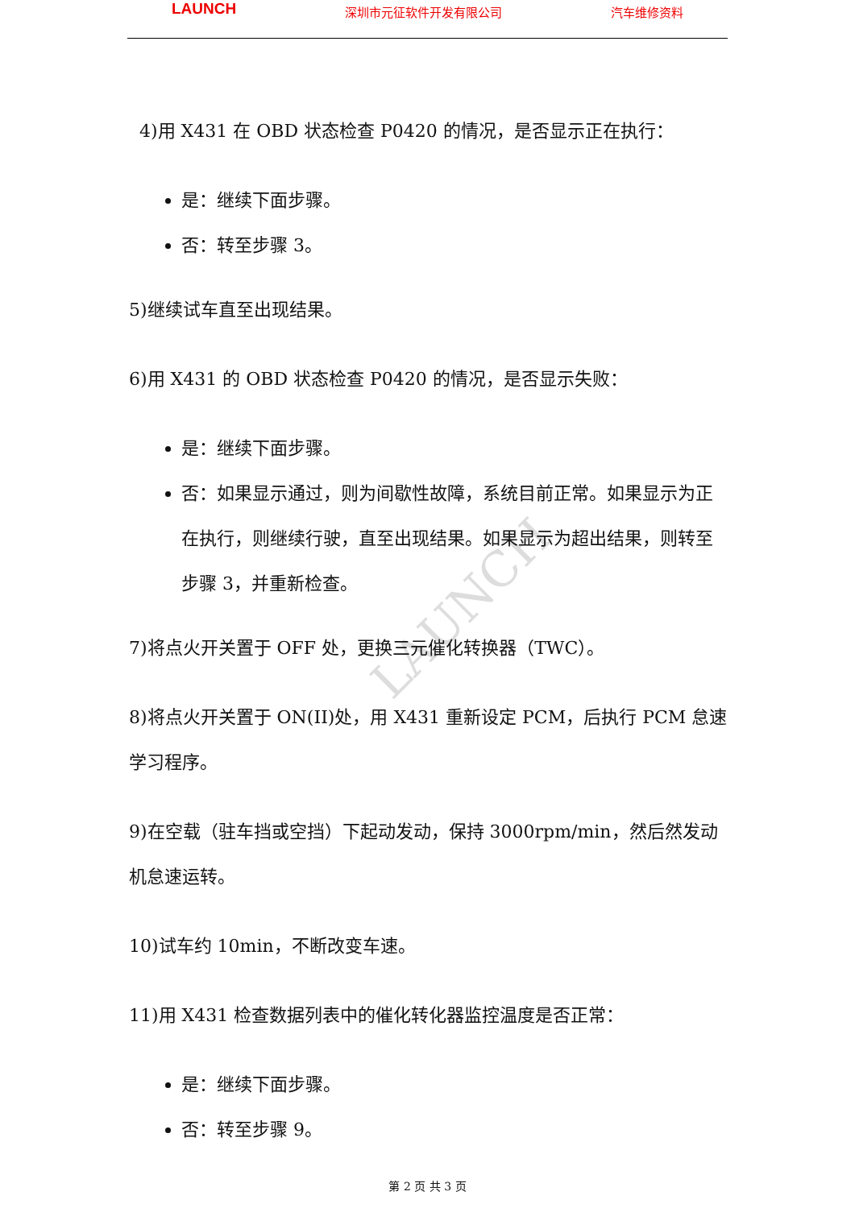LAUNCH 深圳市元征软件开发有限公司 汽车维修资料
LAUNCH
4)用 X431 在 OBD 状态检查 P0420 的情况，是否显示正在执行：
是：继续下面步骤。
否：转至步骤 3。
5)继续试车直至出现结果。
6)用 X431 的 OBD 状态检查 P0420 的情况，是否显示失败：
是：继续下面步骤。
否：如果显示通过，则为间歇性故障，系统目前正常。如果显示为正在执行，则继续行驶，直至出现结果。如果显示为超出结果，则转至步骤 3，并重新检查。
7)将点火开关置于 OFF 处，更换三元催化转换器（TWC）。
8)将点火开关置于 ON(II)处，用 X431 重新设定 PCM，后执行 PCM 怠速学习程序。
9)在空载（驻车挡或空挡）下起动发动，保持 3000rpm/min，然后然发动机怠速运转。
10)试车约 10min，不断改变车速。
11)用 X431 检查数据列表中的催化转化器监控温度是否正常：
是：继续下面步骤。
否：转至步骤 9。
第 2 页 共 3 页